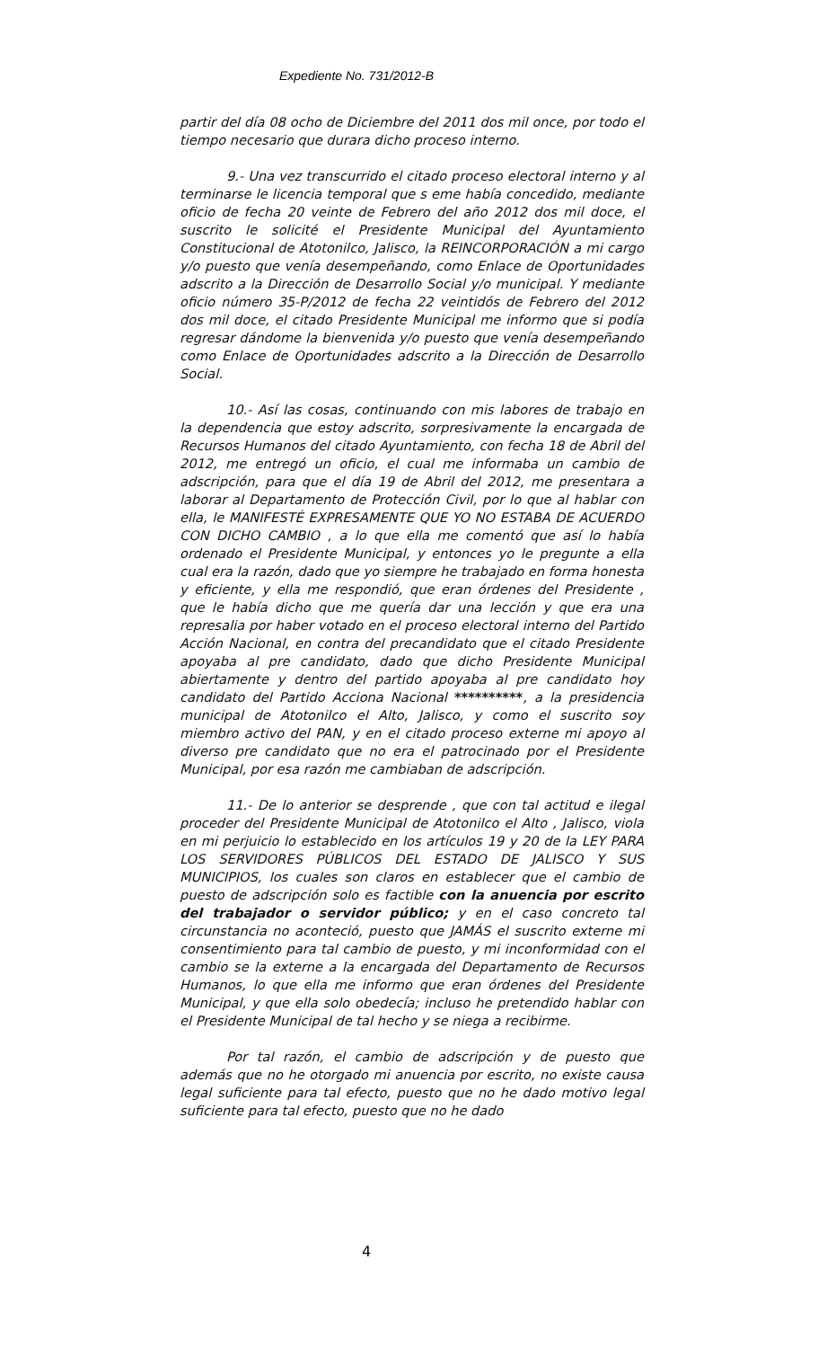Expediente No. 731/2012-B
partir del día 08 ocho de Diciembre del 2011 dos mil once, por todo el tiempo necesario que durara dicho proceso interno.
9.- Una vez transcurrido el citado proceso electoral interno y al terminarse le licencia temporal que s eme había concedido, mediante oficio de fecha 20 veinte de Febrero del año 2012 dos mil doce, el suscrito le solicité el Presidente Municipal del Ayuntamiento Constitucional de Atotonilco, Jalisco, la REINCORPORACIÓN a mi cargo y/o puesto que venía desempeñando, como Enlace de Oportunidades adscrito a la Dirección de Desarrollo Social y/o municipal. Y mediante oficio número 35-P/2012 de fecha 22 veintidós de Febrero del 2012 dos mil doce, el citado Presidente Municipal me informo que si podía regresar dándome la bienvenida y/o puesto que venía desempeñando como Enlace de Oportunidades adscrito a la Dirección de Desarrollo Social.
10.- Así las cosas, continuando con mis labores de trabajo en la dependencia que estoy adscrito, sorpresivamente la encargada de Recursos Humanos del citado Ayuntamiento, con fecha 18 de Abril del 2012, me entregó un oficio, el cual me informaba un cambio de adscripción, para que el día 19 de Abril del 2012, me presentara a laborar al Departamento de Protección Civil, por lo que al hablar con ella, le MANIFESTÉ EXPRESAMENTE QUE YO NO ESTABA DE ACUERDO CON DICHO CAMBIO , a lo que ella me comentó que así lo había ordenado el Presidente Municipal, y entonces yo le pregunte a ella cual era la razón, dado que yo siempre he trabajado en forma honesta y eficiente, y ella me respondió, que eran órdenes del Presidente , que le había dicho que me quería dar una lección y que era una represalia por haber votado en el proceso electoral interno del Partido Acción Nacional, en contra del precandidato que el citado Presidente apoyaba al pre candidato, dado que dicho Presidente Municipal abiertamente y dentro del partido apoyaba al pre candidato hoy candidato del Partido Acciona Nacional **********, a la presidencia municipal de Atotonilco el Alto, Jalisco, y como el suscrito soy miembro activo del PAN, y en el citado proceso externe mi apoyo al diverso pre candidato que no era el patrocinado por el Presidente Municipal, por esa razón me cambiaban de adscripción.
11.- De lo anterior se desprende , que con tal actitud e ilegal proceder del Presidente Municipal de Atotonilco el Alto , Jalisco, viola en mi perjuicio lo establecido en los artículos 19 y 20 de la LEY PARA LOS SERVIDORES PÚBLICOS DEL ESTADO DE JALISCO Y SUS MUNICIPIOS, los cuales son claros en establecer que el cambio de puesto de adscripción solo es factible con la anuencia por escrito del trabajador o servidor público; y en el caso concreto tal circunstancia no aconteció, puesto que JAMÁS el suscrito externe mi consentimiento para tal cambio de puesto, y mi inconformidad con el cambio se la externe a la encargada del Departamento de Recursos Humanos, lo que ella me informo que eran órdenes del Presidente Municipal, y que ella solo obedecía; incluso he pretendido hablar con el Presidente Municipal de tal hecho y se niega a recibirme.
Por tal razón, el cambio de adscripción y de puesto que además que no he otorgado mi anuencia por escrito, no existe causa legal suficiente para tal efecto, puesto que no he dado motivo legal suficiente para tal efecto, puesto que no he dado
4